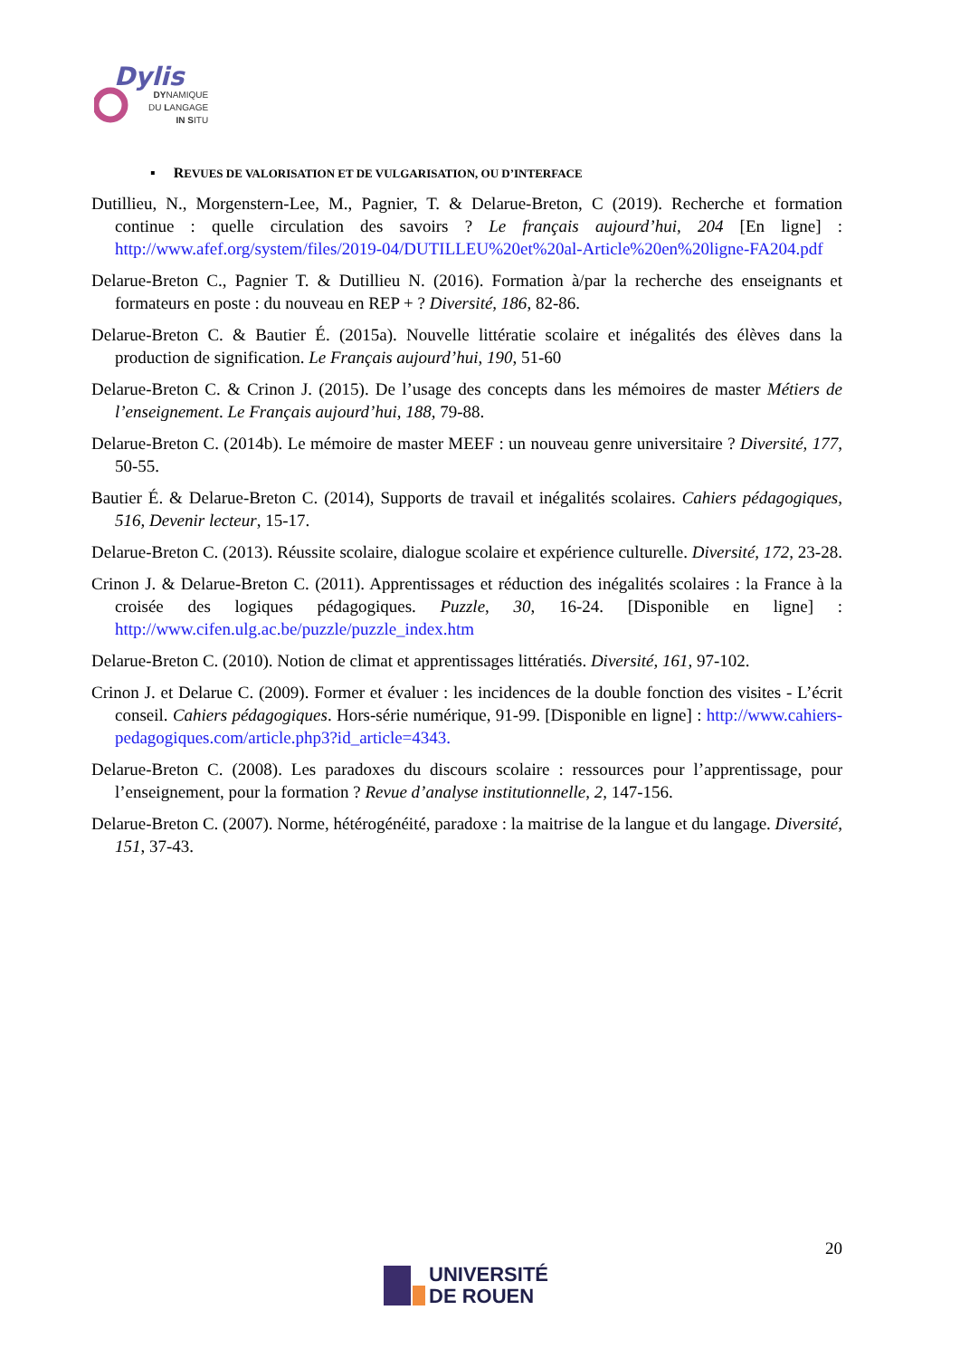Dylis
DYNAMIQUE
DU LANGAGE
IN SITU
▪ REVUES DE VALORISATION ET DE VULGARISATION, OU D’INTERFACE
Dutillieu, N., Morgenstern-Lee, M., Pagnier, T. & Delarue-Breton, C (2019). Recherche et formation continue : quelle circulation des savoirs ? Le français aujourd’hui, 204 [En ligne] : http://www.afef.org/system/files/2019-04/DUTILLEU%20et%20al-Article%20en%20ligne-FA204.pdf
Delarue-Breton C., Pagnier T. & Dutillieu N. (2016). Formation à/par la recherche des enseignants et formateurs en poste : du nouveau en REP + ? Diversité, 186, 82-86.
Delarue-Breton C. & Bautier É. (2015a). Nouvelle littératie scolaire et inégalités des élèves dans la production de signification. Le Français aujourd’hui, 190, 51-60
Delarue-Breton C. & Crinon J. (2015). De l’usage des concepts dans les mémoires de master Métiers de l’enseignement. Le Français aujourd’hui, 188, 79-88.
Delarue-Breton C. (2014b). Le mémoire de master MEEF : un nouveau genre universitaire ? Diversité, 177, 50-55.
Bautier É. & Delarue-Breton C. (2014), Supports de travail et inégalités scolaires. Cahiers pédagogiques, 516, Devenir lecteur, 15-17.
Delarue-Breton C. (2013). Réussite scolaire, dialogue scolaire et expérience culturelle. Diversité, 172, 23-28.
Crinon J. & Delarue-Breton C. (2011). Apprentissages et réduction des inégalités scolaires : la France à la croisée des logiques pédagogiques. Puzzle, 30, 16-24. [Disponible en ligne] : http://www.cifen.ulg.ac.be/puzzle/puzzle_index.htm
Delarue-Breton C. (2010). Notion de climat et apprentissages littératiés. Diversité, 161, 97-102.
Crinon J. et Delarue C. (2009). Former et évaluer : les incidences de la double fonction des visites - L’écrit conseil. Cahiers pédagogiques. Hors-série numérique, 91-99. [Disponible en ligne] : http://www.cahiers-pedagogiques.com/article.php3?id_article=4343.
Delarue-Breton C. (2008). Les paradoxes du discours scolaire : ressources pour l’apprentissage, pour l’enseignement, pour la formation ? Revue d’analyse institutionnelle, 2, 147-156.
Delarue-Breton C. (2007). Norme, hétérogénéité, paradoxe : la maitrise de la langue et du langage. Diversité, 151, 37-43.
20
UNIVERSITÉ
DE ROUEN